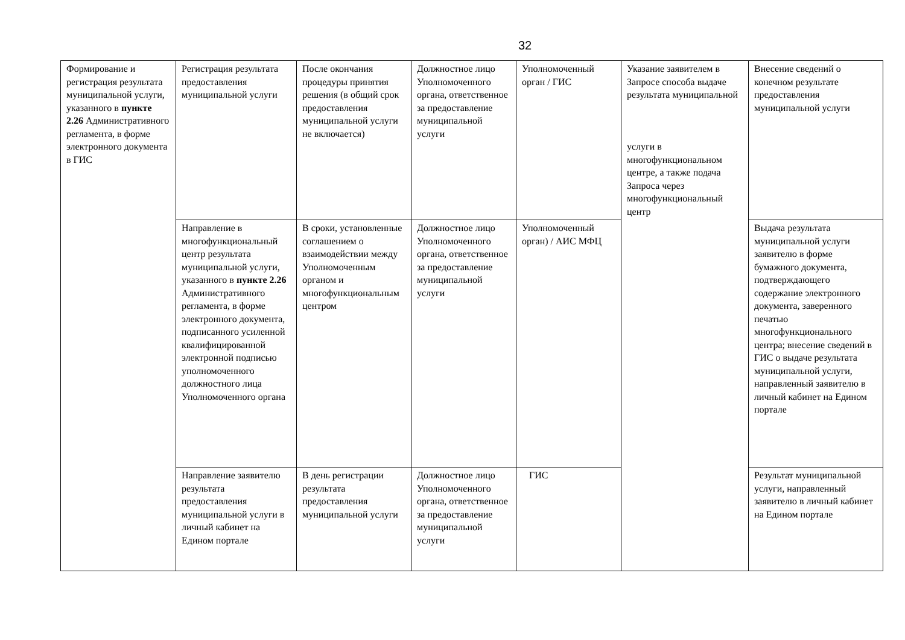32
| Формирование и регистрация результата муниципальной услуги, указанного в пункте 2.26 Административного регламента, в форме электронного документа в ГИС | Регистрация результата предоставления муниципальной услуги | После окончания процедуры принятия решения (в общий срок предоставления муниципальной услуги не включается) | Должностное лицо Уполномоченного органа, ответственное за предоставление муниципальной услуги | Уполномоченный орган / ГИС | Указание заявителем в Запросе способа выдаче результата муниципальной услуги в многофункциональном центре, а также подача Запроса через многофункциональный центр | Внесение сведений о конечном результате предоставления муниципальной услуги |
| | Направление в многофункциональный центр результата муниципальной услуги, указанного в пункте 2.26 Административного регламента, в форме электронного документа, подписанного усиленной квалифицированной электронной подписью уполномоченного должностного лица Уполномоченного органа | В сроки, установленные соглашением о взаимодействии между Уполномоченным органом и многофункциональным центром | Должностное лицо Уполномоченного органа, ответственное за предоставление муниципальной услуги | Уполномоченный орган) / АИС МФЦ | | Выдача результата муниципальной услуги заявителю в форме бумажного документа, подтверждающего содержание электронного документа, заверенного печатью многофункционального центра; внесение сведений в ГИС о выдаче результата муниципальной услуги, направленный заявителю в личный кабинет на Едином портале |
| | Направление заявителю результата предоставления муниципальной услуги в личный кабинет на Едином портале | В день регистрации результата предоставления муниципальной услуги | Должностное лицо Уполномоченного органа, ответственное за предоставление муниципальной услуги | ГИС | | Результат муниципальной услуги, направленный заявителю в личный кабинет на Едином портале |